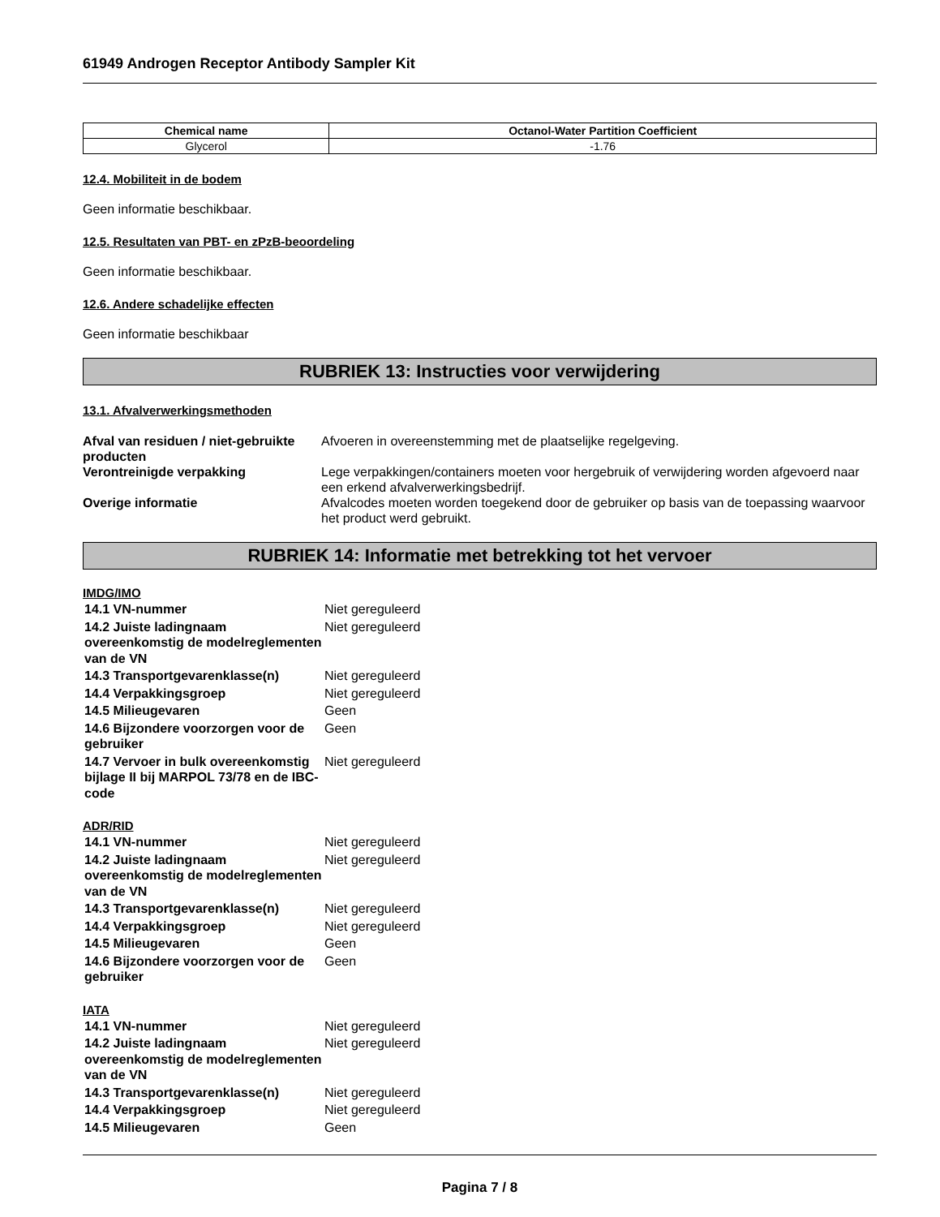61949 Androgen Receptor Antibody Sampler Kit
| Chemical name | Octanol-Water Partition Coefficient |
| --- | --- |
| Glycerol | -1.76 |
12.4. Mobiliteit in de bodem
Geen informatie beschikbaar.
12.5. Resultaten van PBT- en zPzB-beoordeling
Geen informatie beschikbaar.
12.6. Andere schadelijke effecten
Geen informatie beschikbaar
RUBRIEK 13: Instructies voor verwijdering
13.1. Afvalverwerkingsmethoden
| Afval van residuen / niet-gebruikte producten | Afvoeren in overeenstemming met de plaatselijke regelgeving. |
| Verontreinigde verpakking | Lege verpakkingen/containers moeten voor hergebruik of verwijdering worden afgevoerd naar een erkend afvalverwerkingsbedrijf. |
| Overige informatie | Afvalcodes moeten worden toegekend door de gebruiker op basis van de toepassing waarvoor het product werd gebruikt. |
RUBRIEK 14: Informatie met betrekking tot het vervoer
IMDG/IMO
| 14.1 VN-nummer | Niet gereguleerd |
| 14.2 Juiste ladingnaam overeenkomstig de modelreglementen van de VN | Niet gereguleerd |
| 14.3 Transportgevarenklasse(n) | Niet gereguleerd |
| 14.4 Verpakkingsgroep | Niet gereguleerd |
| 14.5 Milieugevaren | Geen |
| 14.6 Bijzondere voorzorgen voor de gebruiker | Geen |
| 14.7 Vervoer in bulk overeenkomstig bijlage II bij MARPOL 73/78 en de IBC-code | Niet gereguleerd |
ADR/RID
| 14.1 VN-nummer | Niet gereguleerd |
| 14.2 Juiste ladingnaam overeenkomstig de modelreglementen van de VN | Niet gereguleerd |
| 14.3 Transportgevarenklasse(n) | Niet gereguleerd |
| 14.4 Verpakkingsgroep | Niet gereguleerd |
| 14.5 Milieugevaren | Geen |
| 14.6 Bijzondere voorzorgen voor de gebruiker | Geen |
IATA
| 14.1 VN-nummer | Niet gereguleerd |
| 14.2 Juiste ladingnaam overeenkomstig de modelreglementen van de VN | Niet gereguleerd |
| 14.3 Transportgevarenklasse(n) | Niet gereguleerd |
| 14.4 Verpakkingsgroep | Niet gereguleerd |
| 14.5 Milieugevaren | Geen |
Pagina 7 / 8